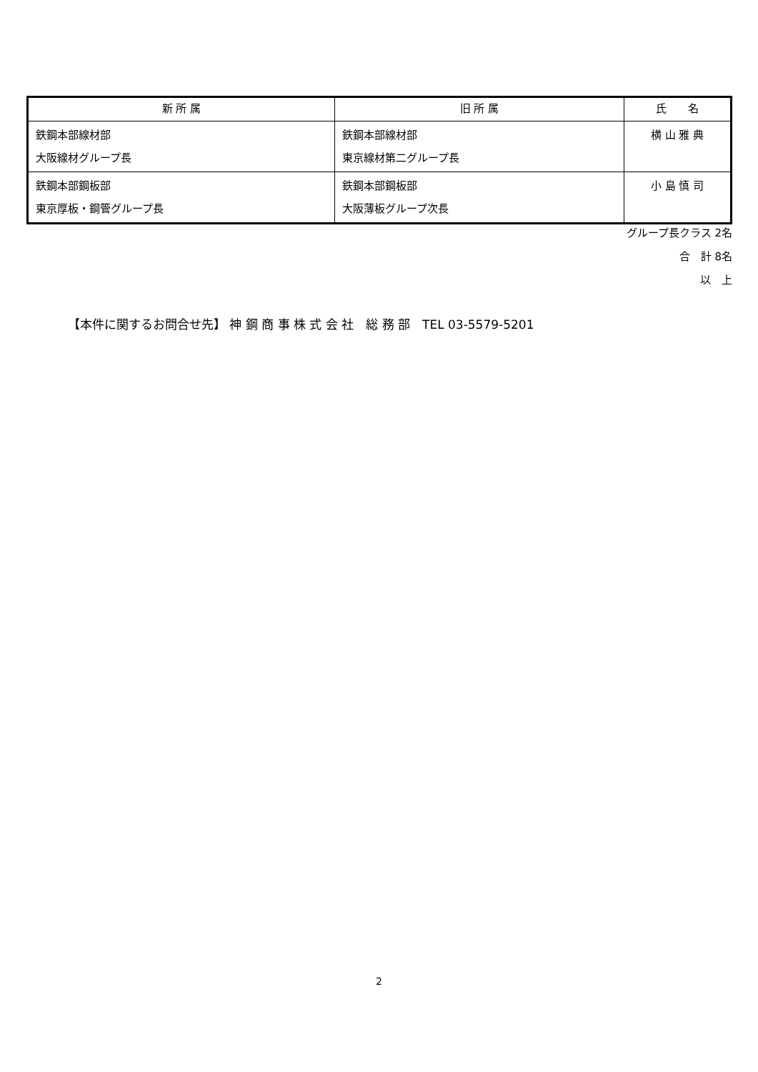| 新 所 属 | 旧 所 属 | 氏 名 |
| --- | --- | --- |
| 鉄鋼本部線材部 大阪線材グループ長 | 鉄鋼本部線材部 東京線材第二グループ長 | 横 山 雅 典 |
| 鉄鋼本部鋼板部 東京厚板・鋼管グループ長 | 鉄鋼本部鋼板部 大阪薄板グループ次長 | 小 島 慎 司 |
グループ長クラス 2名
合　計 8名
以　上
【本件に関するお問合せ先】 神 鋼 商 事 株 式 会 社　総 務 部　TEL 03-5579-5201
2